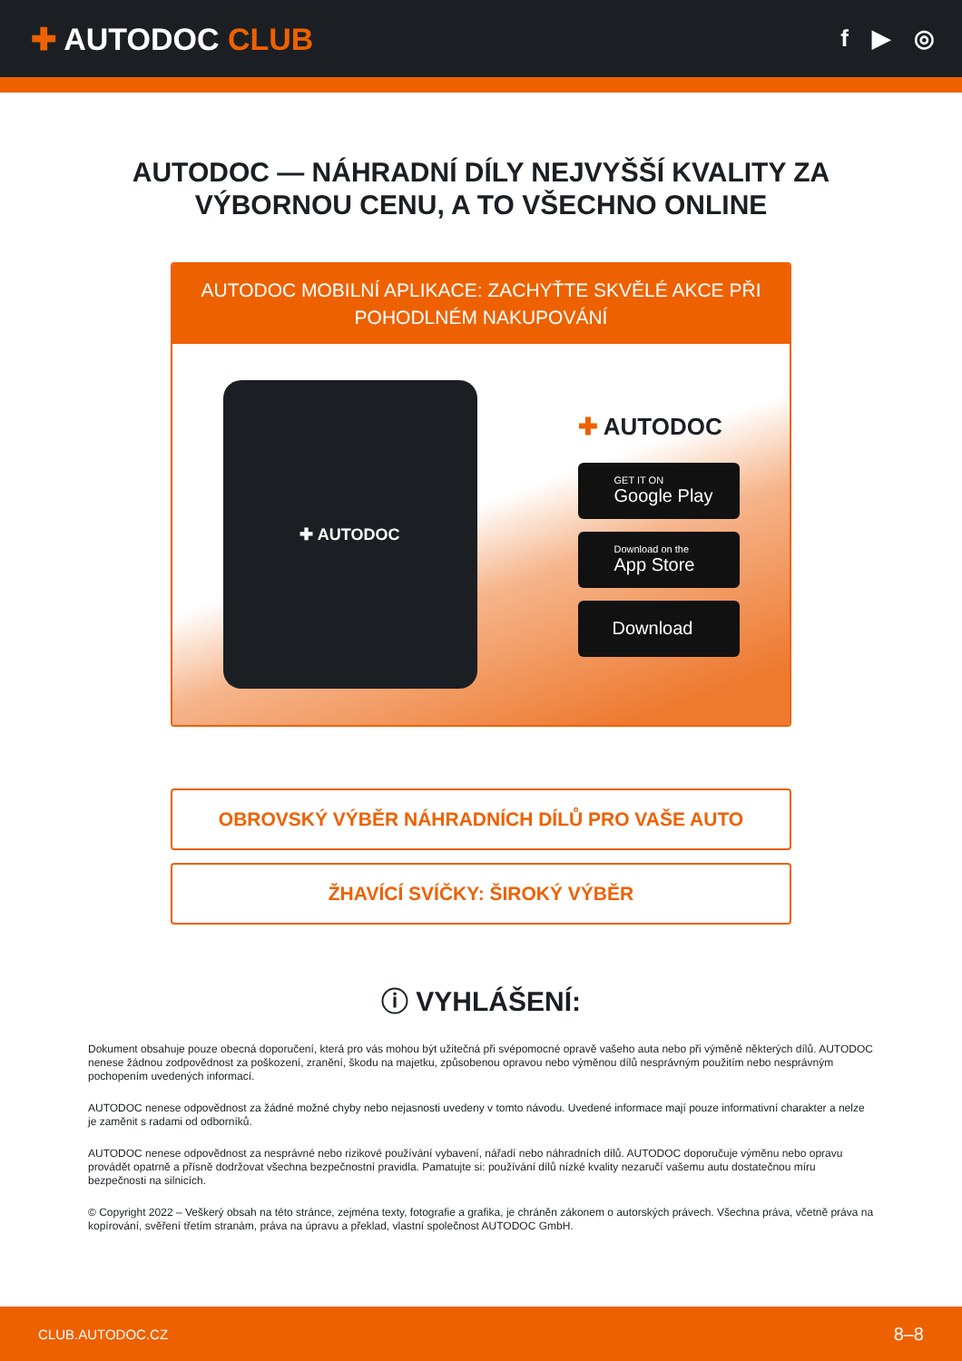✚ AUTODOC CLUB
f ▶ ◎
AUTODOC — NÁHRADNÍ DÍLY NEJVYŠŠÍ KVALITY ZA
VÝBORNOU CENU, A TO VŠECHNO ONLINE
AUTODOC MOBILNÍ APLIKACE: ZACHYŤTE SKVĚLÉ AKCE PŘI POHODLNÉM NAKUPOVÁNÍ
✚ AUTODOC
✚ AUTODOC
GET IT ON
Google Play
Download on the
App Store
Download
OBROVSKÝ VÝBĚR NÁHRADNÍCH DÍLŮ PRO VAŠE AUTO
ŽHAVÍCÍ SVÍČKY: ŠIROKÝ VÝBĚR
ⓘ VYHLÁŠENÍ:
Dokument obsahuje pouze obecná doporučení, která pro vás mohou být užitečná při svépomocné opravě vašeho auta nebo při výměně některých dílů. AUTODOC nenese žádnou zodpovědnost za poškození, zranění, škodu na majetku, způsobenou opravou nebo výměnou dílů nesprávným použitím nebo nesprávným pochopením uvedených informací.
AUTODOC nenese odpovědnost za žádné možné chyby nebo nejasnosti uvedeny v tomto návodu. Uvedené informace mají pouze informativní charakter a nelze je zaměnit s radami od odborníků.
AUTODOC nenese odpovědnost za nesprávné nebo rizikové používání vybavení, nářadí nebo náhradních dílů. AUTODOC doporučuje výměnu nebo opravu provádět opatrně a přísně dodržovat všechna bezpečnostní pravidla. Pamatujte si: používání dílů nízké kvality nezaručí vašemu autu dostatečnou míru bezpečnosti na silnicích.
© Copyright 2022 – Veškerý obsah na této stránce, zejména texty, fotografie a grafika, je chráněn zákonem o autorských právech. Všechna práva, včetně práva na kopírování, svěření třetím stranám, práva na úpravu a překlad, vlastní společnost AUTODOC GmbH.
CLUB.AUTODOC.CZ 8–8